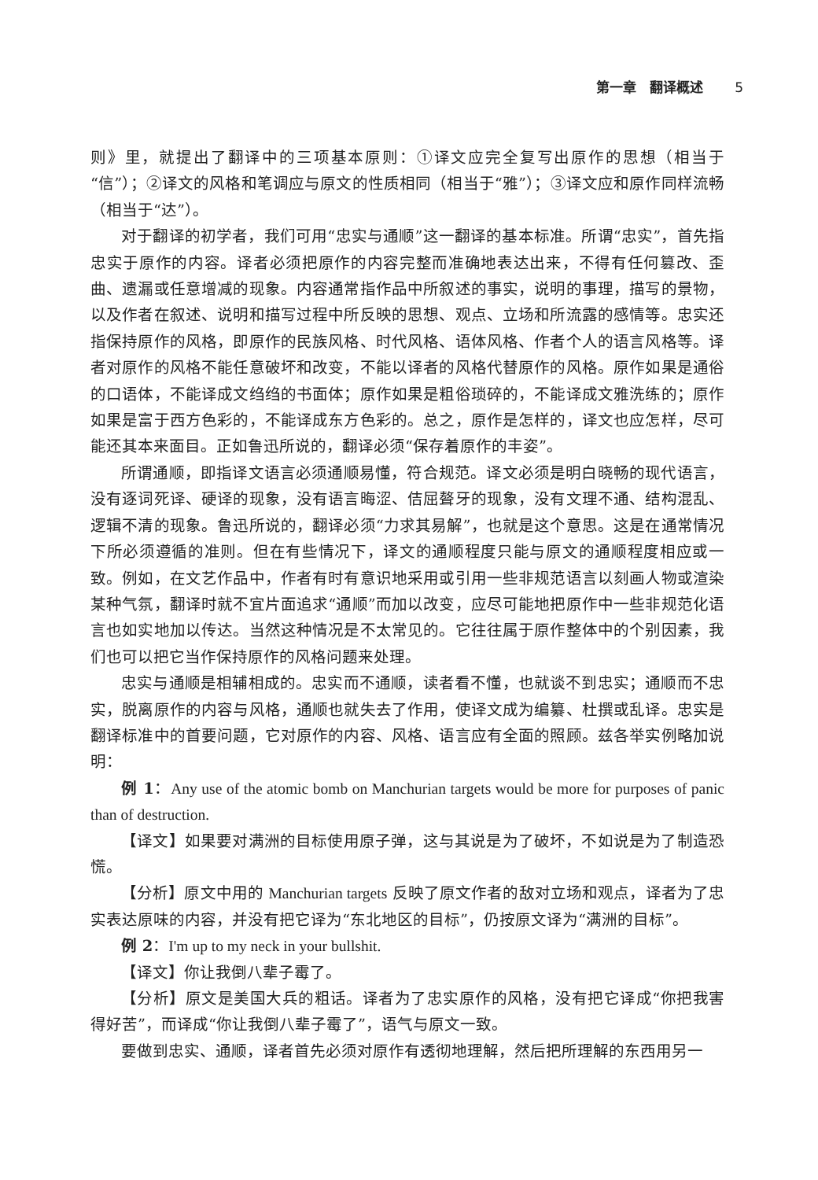第一章　翻译概述 5
则》里，就提出了翻译中的三项基本原则：①译文应完全复写出原作的思想（相当于“信”）；②译文的风格和笔调应与原文的性质相同（相当于“雅”）；③译文应和原作同样流畅（相当于“达”）。
对于翻译的初学者，我们可用“忠实与通顺”这一翻译的基本标准。所谓“忠实”，首先指忠实于原作的内容。译者必须把原作的内容完整而准确地表达出来，不得有任何篡改、歪曲、遗漏或任意增减的现象。内容通常指作品中所叙述的事实，说明的事理，描写的景物，以及作者在叙述、说明和描写过程中所反映的思想、观点、立场和所流露的感情等。忠实还指保持原作的风格，即原作的民族风格、时代风格、语体风格、作者个人的语言风格等。译者对原作的风格不能任意破坏和改变，不能以译者的风格代替原作的风格。原作如果是通俗的口语体，不能译成文绉绉的书面体；原作如果是粗俗琐碎的，不能译成文雅洗练的；原作如果是富于西方色彩的，不能译成东方色彩的。总之，原作是怎样的，译文也应怎样，尽可能还其本来面目。正如鲁迅所说的，翻译必须“保存着原作的丰姿”。
所谓通顺，即指译文语言必须通顺易懂，符合规范。译文必须是明白晓畅的现代语言，没有逐词死译、硬译的现象，没有语言晦涩、佶屈聱牙的现象，没有文理不通、结构混乱、逻辑不清的现象。鲁迅所说的，翻译必须“力求其易解”，也就是这个意思。这是在通常情况下所必须遵循的准则。但在有些情况下，译文的通顺程度只能与原文的通顺程度相应或一致。例如，在文艺作品中，作者有时有意识地采用或引用一些非规范语言以刻画人物或渲染某种气氛，翻译时就不宜片面追求“通顺”而加以改变，应尽可能地把原作中一些非规范化语言也如实地加以传达。当然这种情况是不太常见的。它往往属于原作整体中的个别因素，我们也可以把它当作保持原作的风格问题来处理。
忠实与通顺是相辅相成的。忠实而不通顺，读者看不懂，也就谈不到忠实；通顺而不忠实，脱离原作的内容与风格，通顺也就失去了作用，使译文成为编纂、杜撰或乱译。忠实是翻译标准中的首要问题，它对原作的内容、风格、语言应有全面的照顾。兹各举实例略加说明：
例 1：Any use of the atomic bomb on Manchurian targets would be more for purposes of panic than of destruction.
【译文】如果要对满洲的目标使用原子弹，这与其说是为了破坏，不如说是为了制造恐慌。
【分析】原文中用的 Manchurian targets 反映了原文作者的敌对立场和观点，译者为了忠实表达原味的内容，并没有把它译为“东北地区的目标”，仍按原文译为“满洲的目标”。
例 2：I'm up to my neck in your bullshit.
【译文】你让我倒八辈子霉了。
【分析】原文是美国大兵的粗话。译者为了忠实原作的风格，没有把它译成“你把我害得好苦”，而译成“你让我倒八辈子霉了”，语气与原文一致。
要做到忠实、通顺，译者首先必须对原作有透彻地理解，然后把所理解的东西用另一